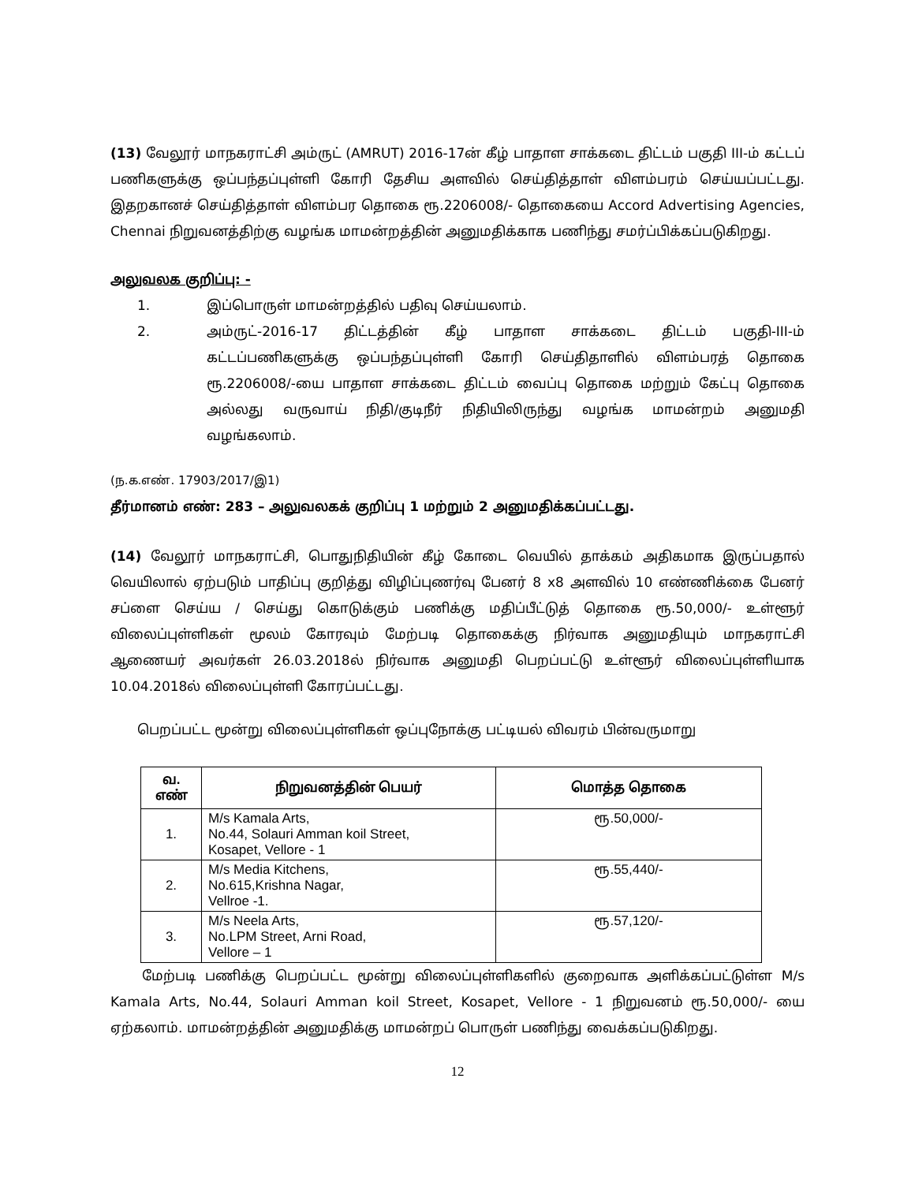(13) வேலூர் மாநகராட்சி அம்ருட் (AMRUT) 2016-17ன் கீழ் பாதாள சாக்கடை திட்டம் பகுதி III-ம் கட்டப் பணிகளுக்கு ஒப்பந்தப்புள்ளி கோரி தேசிய அளவில் செய்தித்தாள் விளம்பரம் செய்யப்பட்டது. இதறகானச் செய்தித்தாள் விளம்பர தொகை ரூ.2206008/- தொகையை Accord Advertising Agencies, Chennai நிறுவனத்திற்கு வழங்க மாமன்றத்தின் அனுமதிக்காக பணிந்து சமர்ப்பிக்கப்படுகிறது.
அலுவலக குறிப்பு: -
1. இப்பொருள் மாமன்றத்தில் பதிவு செய்யலாம்.
2. அம்ருட்-2016-17 திட்டத்தின் கீழ் பாதாள சாக்கடை திட்டம் பகுதி-III-ம் கட்டப்பணிகளுக்கு ஒப்பந்தப்புள்ளி கோரி செய்திதாளில் விளம்பரத் தொகை ரூ.2206008/-யை பாதாள சாக்கடை திட்டம் வைப்பு தொகை மற்றும் கேட்பு தொகை அல்லது வருவாய் நிதி/குடிநீர் நிதியிலிருந்து வழங்க மாமன்றம் அனுமதி வழங்கலாம்.
(ந.க.எண். 17903/2017/இ1)
தீர்மானம் எண்: 283 – அலுவலகக் குறிப்பு 1 மற்றும் 2 அனுமதிக்கப்பட்டது.
(14) வேலூர் மாநகராட்சி, பொதுநிதியின் கீழ் கோடை வெயில் தாக்கம் அதிகமாக இருப்பதால் வெயிலால் ஏற்படும் பாதிப்பு குறித்து விழிப்புணர்வு பேனர் 8 x8 அளவில் 10 எண்ணிக்கை பேனர் சப்ளை செய்ய / செய்து கொடுக்கும் பணிக்கு மதிப்பீட்டுத் தொகை ரூ.50,000/- உள்ளூர் விலைப்புள்ளிகள் மூலம் கோரவும் மேற்படி தொகைக்கு நிர்வாக அனுமதியும் மாநகராட்சி ஆணையர் அவர்கள் 26.03.2018ல் நிர்வாக அனுமதி பெறப்பட்டு உள்ளூர் விலைப்புள்ளியாக 10.04.2018ல் விலைப்புள்ளி கோரப்பட்டது.
பெறப்பட்ட மூன்று விலைப்புள்ளிகள் ஒப்புநோக்கு பட்டியல் விவரம் பின்வருமாறு
| வ. எண் | நிறுவனத்தின் பெயர் | மொத்த தொகை |
| --- | --- | --- |
| 1. | M/s Kamala Arts, No.44, Solauri Amman koil Street, Kosapet, Vellore - 1 | ரூ.50,000/- |
| 2. | M/s Media Kitchens, No.615,Krishna Nagar, Vellroe -1. | ரூ.55,440/- |
| 3. | M/s Neela Arts, No.LPM Street, Arni Road, Vellore – 1 | ரூ.57,120/- |
மேற்படி பணிக்கு பெறப்பட்ட மூன்று விலைப்புள்ளிகளில் குறைவாக அளிக்கப்பட்டுள்ள M/s Kamala Arts, No.44, Solauri Amman koil Street, Kosapet, Vellore - 1 நிறுவனம் ரூ.50,000/- யை ஏற்கலாம். மாமன்றத்தின் அனுமதிக்கு மாமன்றப் பொருள் பணிந்து வைக்கப்படுகிறது.
12